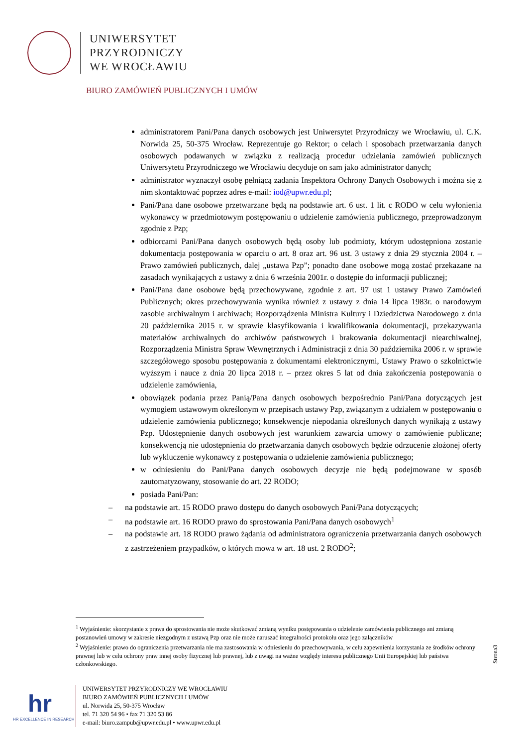UNIWERSYTET
PRZYRODNICZY
WE WROCŁAWIU
BIURO ZAMÓWIEŃ PUBLICZNYCH I UMÓW
administratorem Pani/Pana danych osobowych jest Uniwersytet Przyrodniczy we Wrocławiu, ul. C.K. Norwida 25, 50-375 Wrocław. Reprezentuje go Rektor; o celach i sposobach przetwarzania danych osobowych podawanych w związku z realizacją procedur udzielania zamówień publicznych Uniwersytetu Przyrodniczego we Wrocławiu decyduje on sam jako administrator danych;
administrator wyznaczył osobę pełniącą zadania Inspektora Ochrony Danych Osobowych i można się z nim skontaktować poprzez adres e-mail: iod@upwr.edu.pl;
Pani/Pana dane osobowe przetwarzane będą na podstawie art. 6 ust. 1 lit. c RODO w celu wyłonienia wykonawcy w przedmiotowym postępowaniu o udzielenie zamówienia publicznego, przeprowadzonym zgodnie z Pzp;
odbiorcami Pani/Pana danych osobowych będą osoby lub podmioty, którym udostępniona zostanie dokumentacja postępowania w oparciu o art. 8 oraz art. 96 ust. 3 ustawy z dnia 29 stycznia 2004 r. – Prawo zamówień publicznych, dalej „ustawa Pzp”; ponadto dane osobowe mogą zostać przekazane na zasadach wynikających z ustawy z dnia 6 września 2001r. o dostępie do informacji publicznej;
Pani/Pana dane osobowe będą przechowywane, zgodnie z art. 97 ust 1 ustawy Prawo Zamówień Publicznych; okres przechowywania wynika również z ustawy z dnia 14 lipca 1983r. o narodowym zasobie archiwalnym i archiwach; Rozporządzenia Ministra Kultury i Dziedzictwa Narodowego z dnia 20 października 2015 r. w sprawie klasyfikowania i kwalifikowania dokumentacji, przekazywania materiałów archiwalnych do archiwów państwowych i brakowania dokumentacji niearchiwalnej, Rozporządzenia Ministra Spraw Wewnętrznych i Administracji z dnia 30 października 2006 r. w sprawie szczegółowego sposobu postępowania z dokumentami elektronicznymi, Ustawy Prawo o szkolnictwie wyższym i nauce z dnia 20 lipca 2018 r. – przez okres 5 lat od dnia zakończenia postępowania o udzielenie zamówienia,
obowiązek podania przez Panią/Pana danych osobowych bezpośrednio Pani/Pana dotyczących jest wymogiem ustawowym określonym w przepisach ustawy Pzp, związanym z udziałem w postępowaniu o udzielenie zamówienia publicznego; konsekwencje niepodania określonych danych wynikają z ustawy Pzp. Udostępnienie danych osobowych jest warunkiem zawarcia umowy o zamówienie publiczne; konsekwencją nie udostępnienia do przetwarzania danych osobowych będzie odrzucenie złożonej oferty lub wykluczenie wykonawcy z postępowania o udzielenie zamówienia publicznego;
w odniesieniu do Pani/Pana danych osobowych decyzje nie będą podejmowane w sposób zautomatyzowany, stosowanie do art. 22 RODO;
posiada Pani/Pan:
– na podstawie art. 15 RODO prawo dostępu do danych osobowych Pani/Pana dotyczących;
– na podstawie art. 16 RODO prawo do sprostowania Pani/Pana danych osobowych<sup>1</sup>
– na podstawie art. 18 RODO prawo żądania od administratora ograniczenia przetwarzania danych osobowych z zastrzeżeniem przypadków, o których mowa w art. 18 ust. 2 RODO<sup>2</sup>;
<sup>1</sup> Wyjaśnienie: skorzystanie z prawa do sprostowania nie może skutkować zmianą wyniku postępowania o udzielenie zamówienia publicznego ani zmianą postanowień umowy w zakresie niezgodnym z ustawą Pzp oraz nie może naruszać integralności protokołu oraz jego załączników
<sup>2</sup> Wyjaśnienie: prawo do ograniczenia przetwarzania nie ma zastosowania w odniesieniu do przechowywania, w celu zapewnienia korzystania ze środków ochrony prawnej lub w celu ochrony praw innej osoby fizycznej lub prawnej, lub z uwagi na ważne względy interesu publicznego Unii Europejskiej lub państwa członkowskiego.
Strona3
hr
HR EXCELLENCE IN RESEARCH
UNIWERSYTET PRZYRODNICZY WE WROCŁAWIU
BIURO ZAMÓWIEŃ PUBLICZNYCH I UMÓW
ul. Norwida 25, 50-375 Wrocław
tel. 71 320 54 96 • fax 71 320 53 86
e-mail: biuro.zampub@upwr.edu.pl • www.upwr.edu.pl